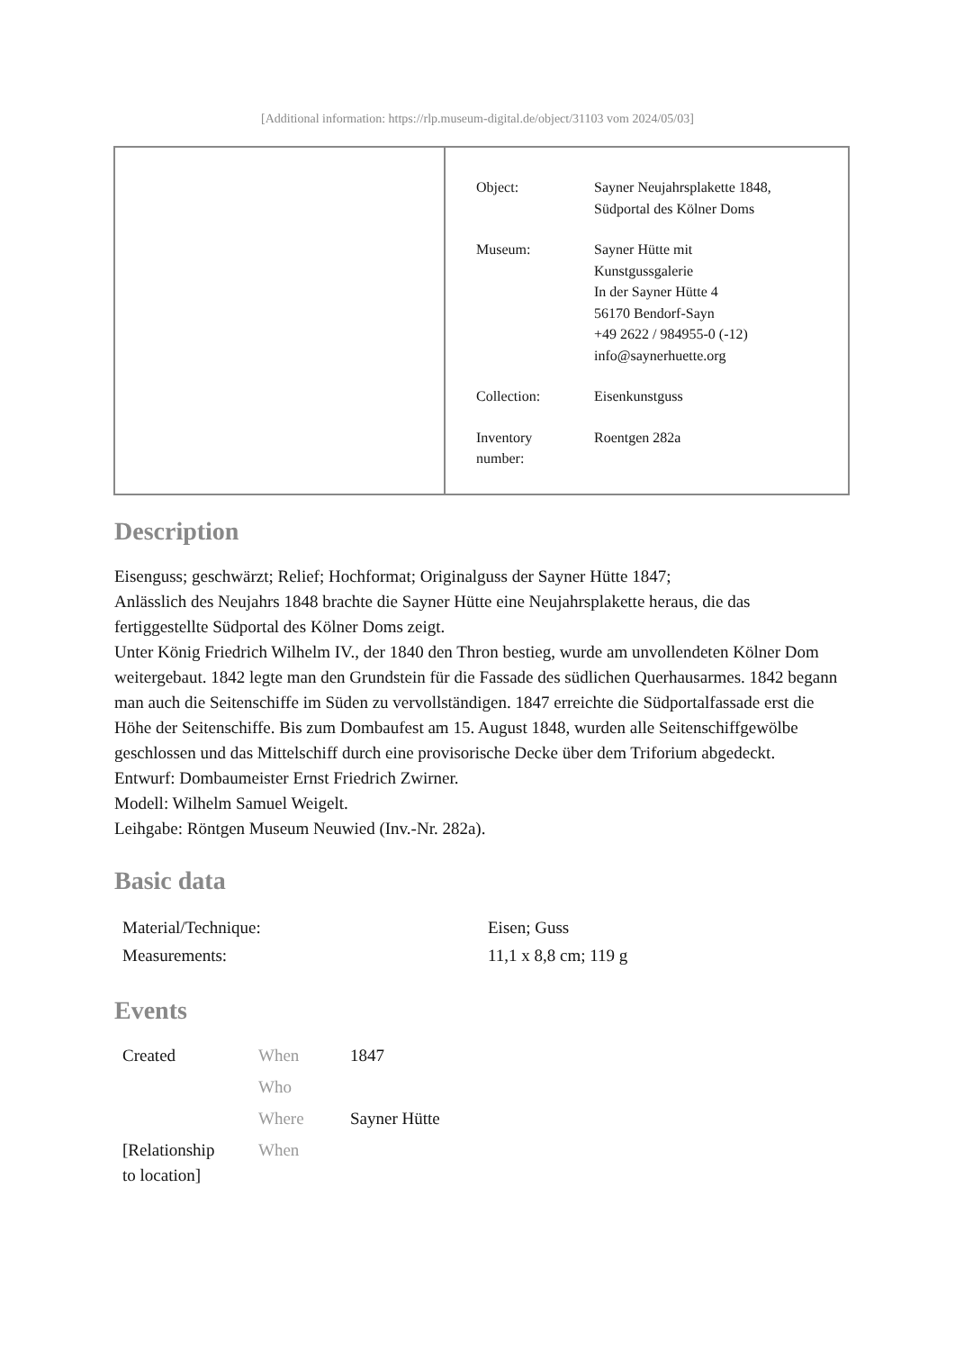[Additional information: https://rlp.museum-digital.de/object/31103 vom 2024/05/03]
| Object: | Sayner Neujahrsplakette 1848, Südportal des Kölner Doms |
| Museum: | Sayner Hütte mit Kunstgussgalerie In der Sayner Hütte 4 56170 Bendorf-Sayn +49 2622 / 984955-0 (-12) info@saynerhuette.org |
| Collection: | Eisenkunstguss |
| Inventory number: | Roentgen 282a |
Description
Eisenguss; geschwärzt; Relief; Hochformat; Originalguss der Sayner Hütte 1847;
Anlässlich des Neujahrs 1848 brachte die Sayner Hütte eine Neujahrsplakette heraus, die das fertiggestellte Südportal des Kölner Doms zeigt.
Unter König Friedrich Wilhelm IV., der 1840 den Thron bestieg, wurde am unvollendeten Kölner Dom weitergebaut. 1842 legte man den Grundstein für die Fassade des südlichen Querhausarmes. 1842 begann man auch die Seitenschiffe im Süden zu vervollständigen. 1847 erreichte die Südportalfassade erst die Höhe der Seitenschiffe. Bis zum Dombaufest am 15. August 1848, wurden alle Seitenschiffgewölbe geschlossen und das Mittelschiff durch eine provisorische Decke über dem Triforium abgedeckt.
Entwurf: Dombaumeister Ernst Friedrich Zwirner.
Modell: Wilhelm Samuel Weigelt.
Leihgabe: Röntgen Museum Neuwied (Inv.-Nr. 282a).
Basic data
| Material/Technique: | Eisen; Guss |
| Measurements: | 11,1 x 8,8 cm; 119 g |
Events
| Created | When | 1847 |
| | Who | |
| | Where | Sayner Hütte |
| [Relationship to location] | When | |